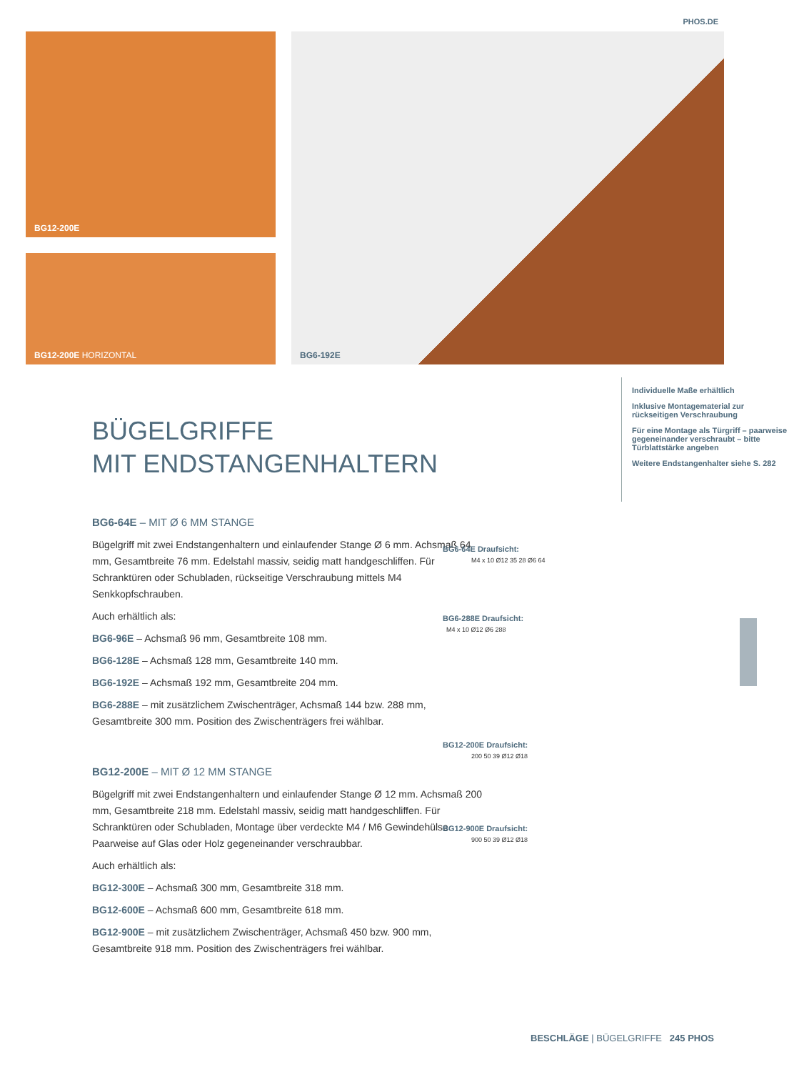PHOS.DE
BG12-200E
BG12-200E HORIZONTAL
BG6-192E
BÜGELGRIFFE
MIT ENDSTANGENHALTERN
BG6-64E – MIT Ø 6 MM STANGE
Bügelgriff mit zwei Endstangenhaltern und einlaufender Stange Ø 6 mm. Achsmaß 64 mm, Gesamtbreite 76 mm. Edelstahl massiv, seidig matt handgeschliffen. Für Schranktüren oder Schubladen, rückseitige Verschraubung mittels M4 Senkkopfschrauben.
Auch erhältlich als:
BG6-96E – Achsmaß 96 mm, Gesamtbreite 108 mm.
BG6-128E – Achsmaß 128 mm, Gesamtbreite 140 mm.
BG6-192E – Achsmaß 192 mm, Gesamtbreite 204 mm.
BG6-288E – mit zusätzlichem Zwischenträger, Achsmaß 144 bzw. 288 mm, Gesamtbreite 300 mm. Position des Zwischenträgers frei wählbar.
BG12-200E – MIT Ø 12 MM STANGE
Bügelgriff mit zwei Endstangenhaltern und einlaufender Stange Ø 12 mm. Achsmaß 200 mm, Gesamtbreite 218 mm. Edelstahl massiv, seidig matt handgeschliffen. Für Schranktüren oder Schubladen, Montage über verdeckte M4 / M6 Gewindehülse. Paarweise auf Glas oder Holz gegeneinander verschraubbar.
Auch erhältlich als:
BG12-300E – Achsmaß 300 mm, Gesamtbreite 318 mm.
BG12-600E – Achsmaß 600 mm, Gesamtbreite 618 mm.
BG12-900E – mit zusätzlichem Zwischenträger, Achsmaß 450 bzw. 900 mm, Gesamtbreite 918 mm. Position des Zwischenträgers frei wählbar.
Individuelle Maße erhältlich
Inklusive Montagematerial zur rückseitigen Verschraubung
Für eine Montage als Türgriff – paarweise gegeneinander verschraubt – bitte Türblattstärke angeben
Weitere Endstangenhalter siehe S. 282
BG6-64E Draufsicht:
M4 x 10 Ø12 35 28 Ø6 64
BG6-288E Draufsicht:
M4 x 10 Ø12 Ø6 288
BG12-200E Draufsicht:
200 50 39 Ø12 Ø18
BG12-900E Draufsicht:
900 50 39 Ø12 Ø18
BESCHLÄGE | BÜGELGRIFFE 245 PHOS